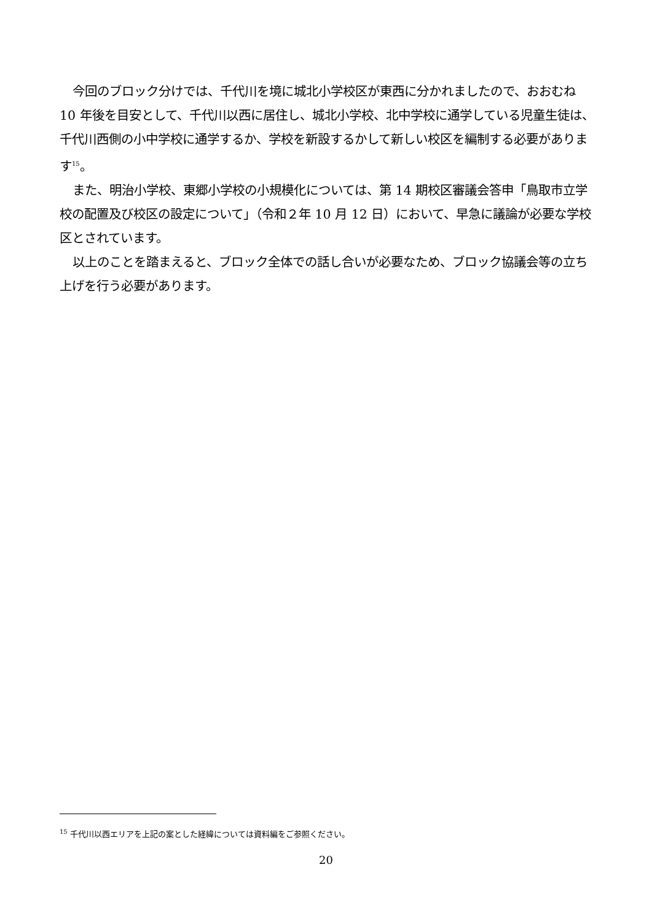今回のブロック分けでは、千代川を境に城北小学校区が東西に分かれましたので、おおむね 10 年後を目安として、千代川以西に居住し、城北小学校、北中学校に通学している児童生徒は、千代川西側の小中学校に通学するか、学校を新設するかして新しい校区を編制する必要があります<sup>15</sup>。
また、明治小学校、東郷小学校の小規模化については、第 14 期校区審議会答申「鳥取市立学校の配置及び校区の設定について」（令和２年 10 月 12 日）において、早急に議論が必要な学校区とされています。
以上のことを踏まえると、ブロック全体での話し合いが必要なため、ブロック協議会等の立ち上げを行う必要があります。
<sup>15</sup> 千代川以西エリアを上記の案とした経緯については資料編をご参照ください。
20